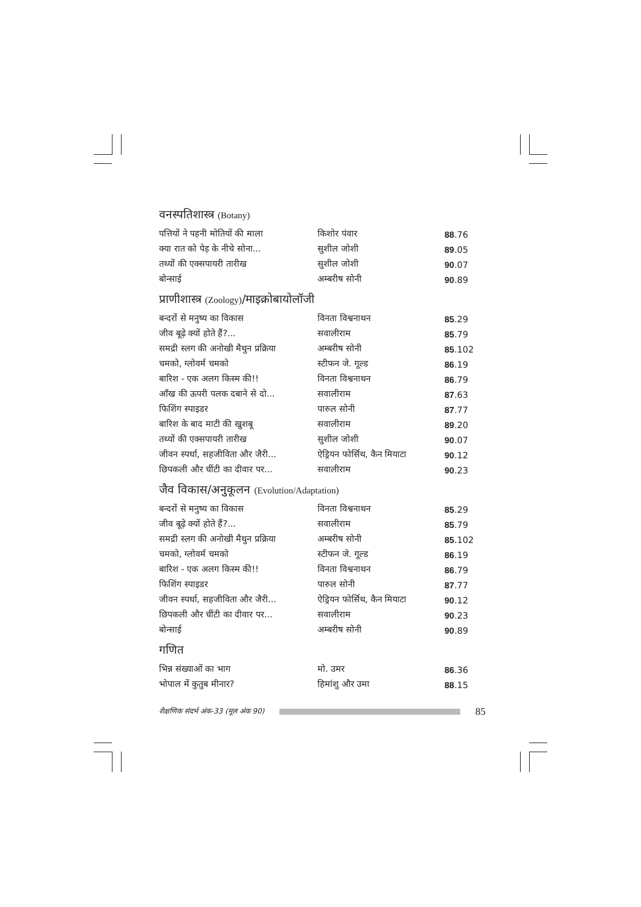वनस्पतिशास्त्र (Botany)
| पत्तियों ने पहनी मोतियों की माला | किशोर पंवार | 88 .76 |
| क्या रात को पेड़ के नीचे सोना... | सुशील जोशी | 89 .05 |
| तथ्यों की एक्सपायरी तारीख | सुशील जोशी | 90 .07 |
| बोन्साई | अम्बरीष सोनी | 90 .89 |
प्राणीशास्त्र (Zoology)/माइक्रोबायोलॉजी
| बन्दरों से मनुष्य का विकास | विनता विश्वनाथन | 85 .29 |
| जीव बूढ़े क्यों होते हैं?... | सवालीराम | 85 .79 |
| समद्री स्लग की अनोखी मैथुन प्रक्रिया | अम्बरीष सोनी | 85 .102 |
| चमको, ग्लोवर्म चमको | स्टीफन जे. गूल्ड | 86 .19 |
| बारिश - एक अलग किस्म की!! | विनता विश्वनाथन | 86 .79 |
| आँख की ऊपरी पलक दबाने से दो... | सवालीराम | 87 .63 |
| फिशिंग स्पाइडर | पारुल सोनी | 87 .77 |
| बारिश के बाद माटी की खुशबू | सवालीराम | 89 .20 |
| तथ्यों की एक्सपायरी तारीख | सुशील जोशी | 90 .07 |
| जीवन स्पर्धा, सहजीविता और जैरी... | ऐड्रियन फोर्सिथ, कैन मियाटा | 90 .12 |
| छिपकली और चींटी का दीवार पर... | सवालीराम | 90 .23 |
जैव विकास/अनुकूलन (Evolution/Adaptation)
| बन्दरों से मनुष्य का विकास | विनता विश्वनाथन | 85 .29 |
| जीव बूढ़े क्यों होते हैं?... | सवालीराम | 85 .79 |
| समद्री स्लग की अनोखी मैथुन प्रक्रिया | अम्बरीष सोनी | 85 .102 |
| चमको, ग्लोवर्म चमको | स्टीफन जे. गूल्ड | 86 .19 |
| बारिश - एक अलग किस्म की!! | विनता विश्वनाथन | 86 .79 |
| फिशिंग स्पाइडर | पारुल सोनी | 87 .77 |
| जीवन स्पर्धा, सहजीविता और जैरी... | ऐड्रियन फोर्सिथ, कैन मियाटा | 90 .12 |
| छिपकली और चींटी का दीवार पर... | सवालीराम | 90 .23 |
| बोन्साई | अम्बरीष सोनी | 90 .89 |
गणित
| भिन्न संख्याओं का भाग | मो. उमर | 86 .36 |
| भोपाल में कुतुब मीनार? | हिमांशु और उमा | 88 .15 |
शैक्षणिक संदर्भ अंक-33 (मूल अंक 90)
85